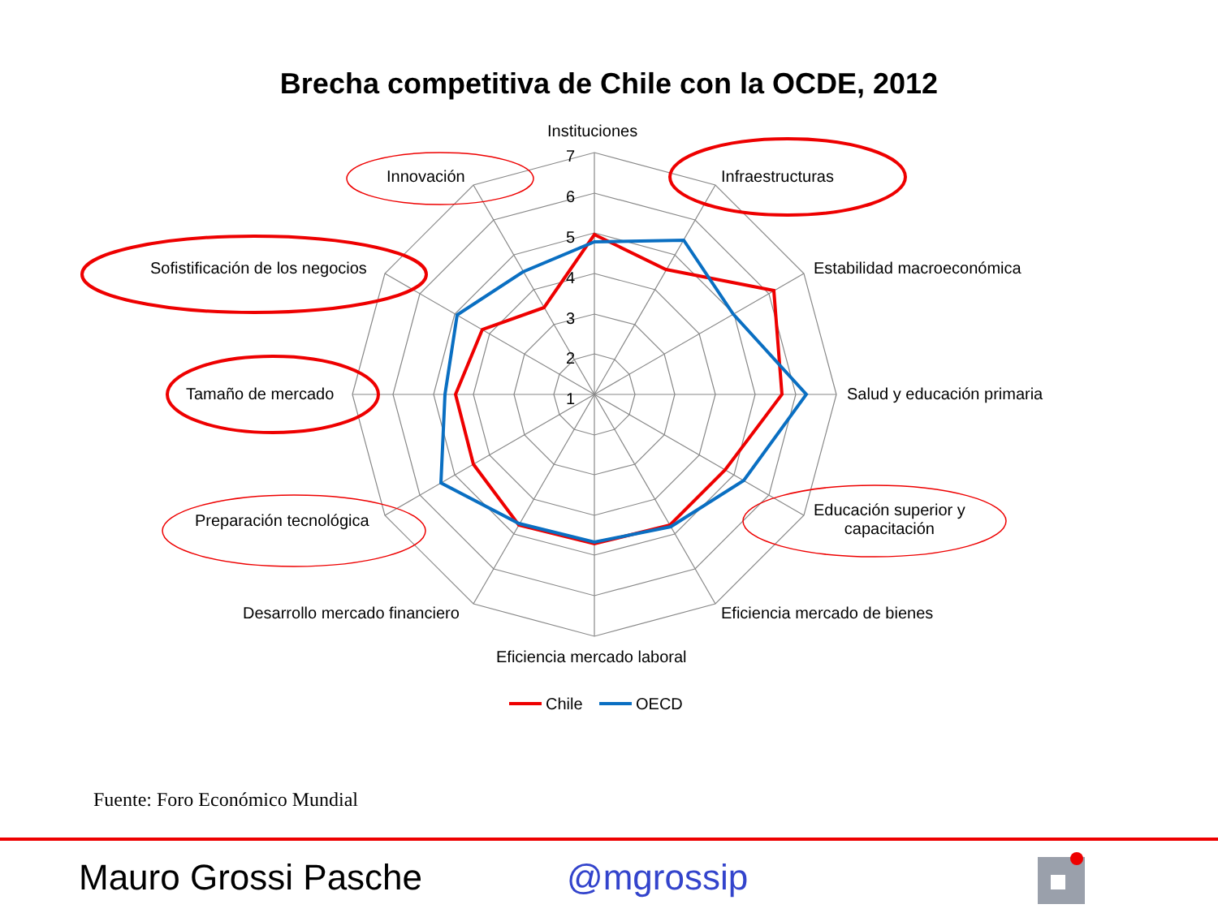Brecha competitiva de Chile con la OCDE, 2012
Instituciones
7
6
5
4
3
2
1
Innovación Infraestructuras
Sofistificación de los negocios Estabilidad macroeconómica
Tamaño de mercado Salud y educación primaria
Preparación tecnológica
Educación superior y
capacitación
Desarrollo mercado financiero Eficiencia mercado de bienes
Eficiencia mercado laboral
Chile OECD
Fuente: Foro Económico Mundial
Mauro Grossi Pasche @mgrossip